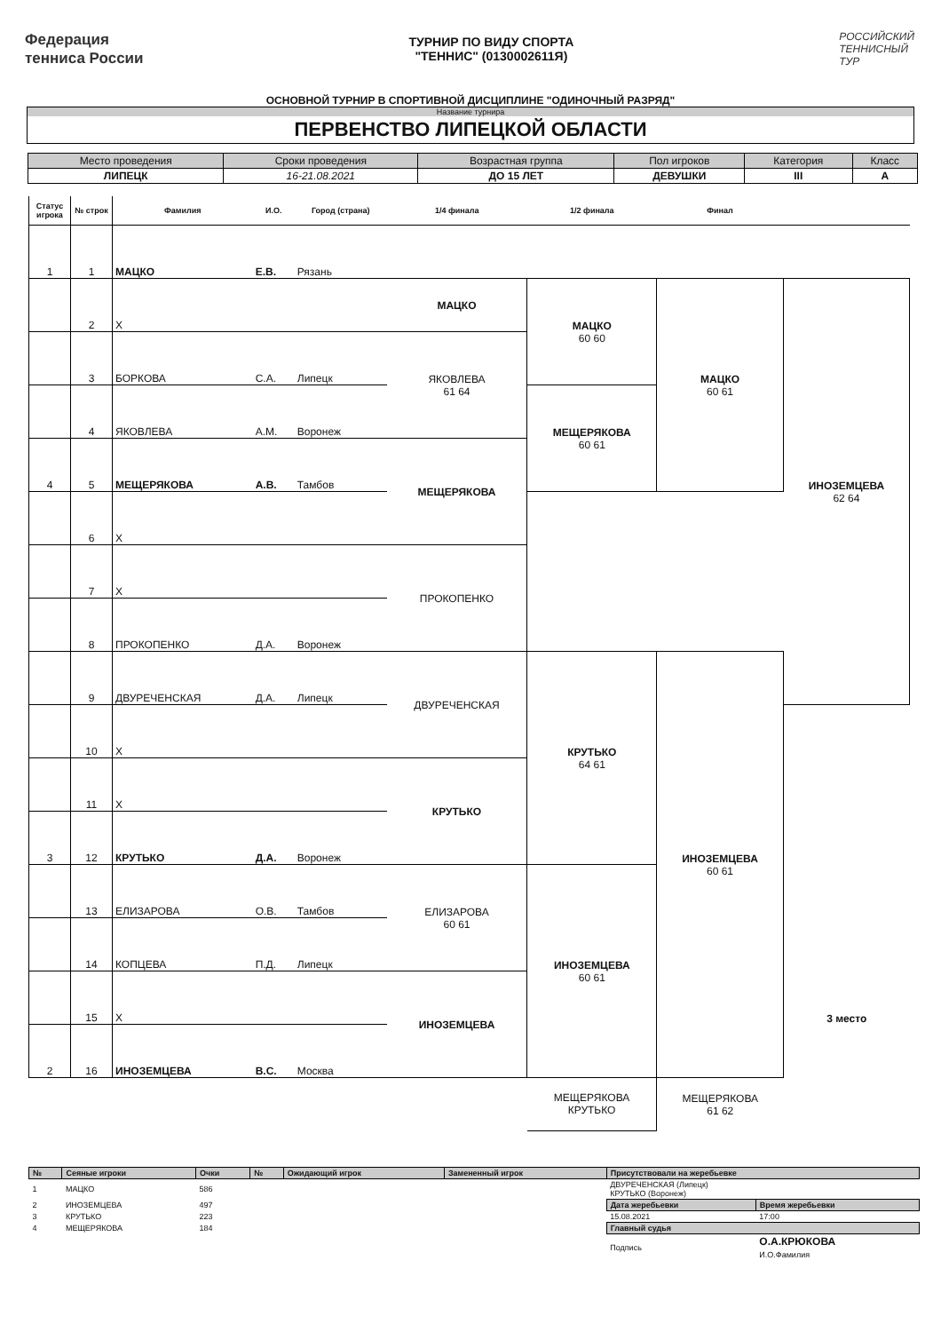Федерация
тенниса России
ТУРНИР ПО ВИДУ СПОРТА
"ТЕННИС" (0130002611Я)
РОССИЙСКИЙ
ТЕННИСНЫЙ
ТУР
ОСНОВНОЙ ТУРНИР В СПОРТИВНОЙ ДИСЦИПЛИНЕ "ОДИНОЧНЫЙ РАЗРЯД"
Название турнира
ПЕРВЕНСТВО ЛИПЕЦКОЙ ОБЛАСТИ
| Место проведения | Сроки проведения | Возрастная группа | Пол игроков | Категория | Класс |
| --- | --- | --- | --- | --- | --- |
| ЛИПЕЦК | 16-21.08.2021 | ДО 15 ЛЕТ | ДЕВУШКИ | III | А |
| Статус игрока | № строк | Фамилия | И.О. | Город (страна) | 1/4 финала | 1/2 финала | Финал | | |
| --- | --- | --- | --- | --- | --- | --- | --- | --- | --- |
| 1 | 1 | МАЦКО | Е.В. | Рязань | | | | | |
| | 2 | X | | | МАЦКО | МАЦКО 60 60 | МАЦКО 60 61 | ИНОЗЕМЦЕВА 62 64 | |
| | 3 | БОРКОВА | С.А. | Липецк | ЯКОВЛЕВА 61 64 | | | | |
| | 4 | ЯКОВЛЕВА | А.М. | Воронеж | | МЕЩЕРЯКОВА 60 61 | | | |
| 4 | 5 | МЕЩЕРЯКОВА | А.В. | Тамбов | МЕЩЕРЯКОВА | | | | |
| | 6 | X | | | | | | | |
| | 7 | X | | | ПРОКОПЕНКО | | | | |
| | 8 | ПРОКОПЕНКО | Д.А. | Воронеж | | | | | |
| | 9 | ДВУРЕЧЕНСКАЯ | Д.А. | Липецк | ДВУРЕЧЕНСКАЯ | КРУТЬКО 64 61 | ИНОЗЕМЦЕВА 60 61 | | |
| | 10 | X | | | | | | | |
| | 11 | X | | | КРУТЬКО | | | | |
| 3 | 12 | КРУТЬКО | Д.А. | Воронеж | | | | | |
| | 13 | ЕЛИЗАРОВА | О.В. | Тамбов | ЕЛИЗАРОВА 60 61 | ИНОЗЕМЦЕВА 60 61 | | | |
| | 14 | КОПЦЕВА | П.Д. | Липецк | | | | | |
| | 15 | X | | | ИНОЗЕМЦЕВА | | | 3 место | |
| 2 | 16 | ИНОЗЕМЦЕВА | В.С. | Москва | | | | | |
| | | | | | | МЕЩЕРЯКОВА КРУТЬКО | МЕЩЕРЯКОВА 61 62 | | |
| № | Сеяные игроки | Очки | № | Ожидающий игрок | Замененный игрок | Присутствовали на жеребьевке | |
| --- | --- | --- | --- | --- | --- | --- | --- |
| 1 | МАЦКО | 586 | | | | ДВУРЕЧЕНСКАЯ (Липецк) КРУТЬКО (Воронеж) | |
| 2 | ИНОЗЕМЦЕВА | 497 | | | | Дата жеребьевки | Время жеребьевки |
| 3 | КРУТЬКО | 223 | | | | 15.08.2021 | 17:00 |
| 4 | МЕЩЕРЯКОВА | 184 | | | | Главный судья | |
| | | | | | | Подпись | О.А.КРЮКОВА И.О.Фамилия |